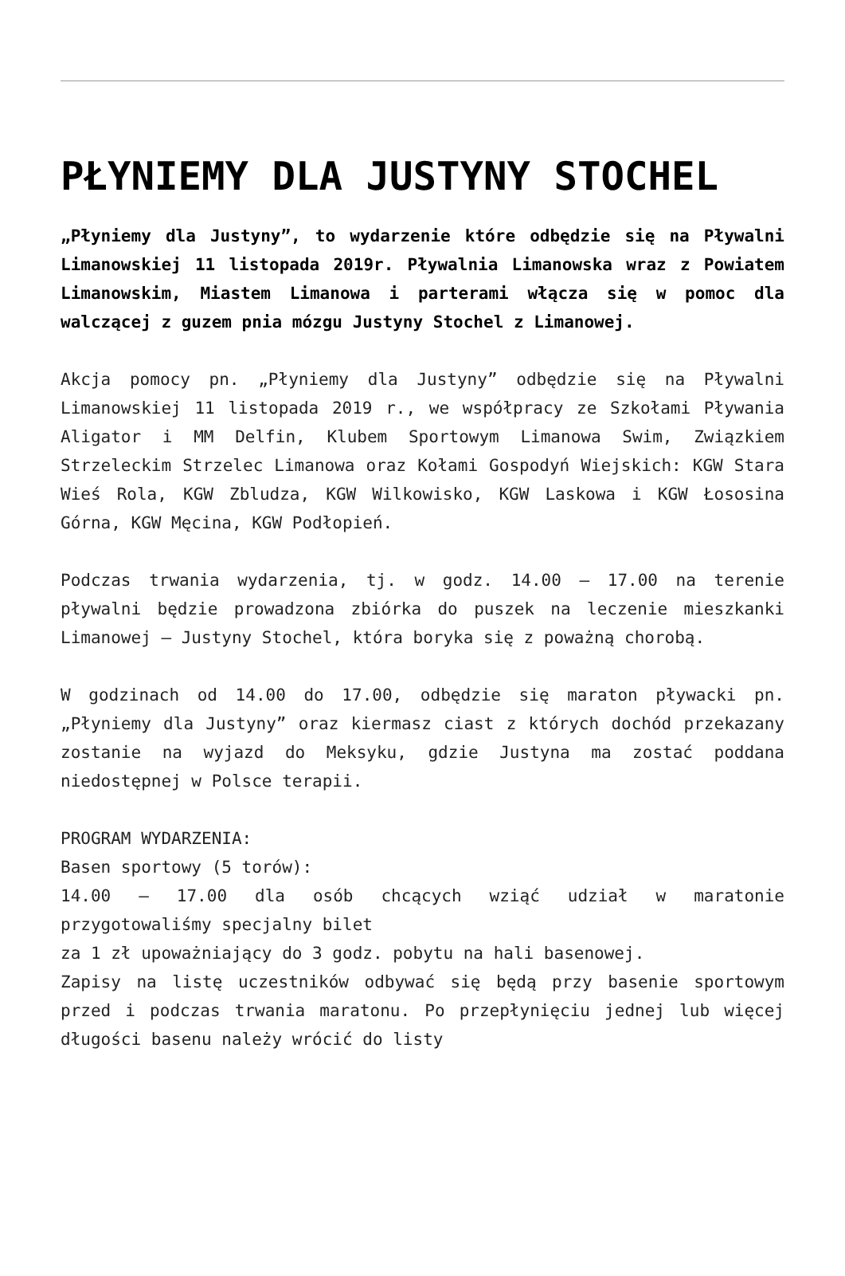PŁYNIEMY DLA JUSTYNY STOCHEL
„Płyniemy dla Justyny”, to wydarzenie które odbędzie się na Pływalni Limanowskiej 11 listopada 2019r. Pływalnia Limanowska wraz z Powiatem Limanowskim, Miastem Limanowa i parterami włącza się w pomoc dla walczącej z guzem pnia mózgu Justyny Stochel z Limanowej.
Akcja pomocy pn. „Płyniemy dla Justyny” odbędzie się na Pływalni Limanowskiej 11 listopada 2019 r., we współpracy ze Szkołami Pływania Aligator i MM Delfin, Klubem Sportowym Limanowa Swim, Związkiem Strzeleckim Strzelec Limanowa oraz Kołami Gospodyń Wiejskich: KGW Stara Wieś Rola, KGW Zbludza, KGW Wilkowisko, KGW Laskowa i KGW Łososina Górna, KGW Męcina, KGW Podłopień.
Podczas trwania wydarzenia, tj. w godz. 14.00 – 17.00 na terenie pływalni będzie prowadzona zbiórka do puszek na leczenie mieszkanki Limanowej – Justyny Stochel, która boryka się z poważną chorobą.
W godzinach od 14.00 do 17.00, odbędzie się maraton pływacki pn. „Płyniemy dla Justyny” oraz kiermasz ciast z których dochód przekazany zostanie na wyjazd do Meksyku, gdzie Justyna ma zostać poddana niedostępnej w Polsce terapii.
PROGRAM WYDARZENIA:
Basen sportowy (5 torów):
14.00 – 17.00 dla osób chcących wziąć udział w maratonie przygotowaliśmy specjalny bilet
za 1 zł upoważniający do 3 godz. pobytu na hali basenowej.
Zapisy na listę uczestników odbywać się będą przy basenie sportowym przed i podczas trwania maratonu. Po przepłynięciu jednej lub więcej długości basenu należy wrócić do listy